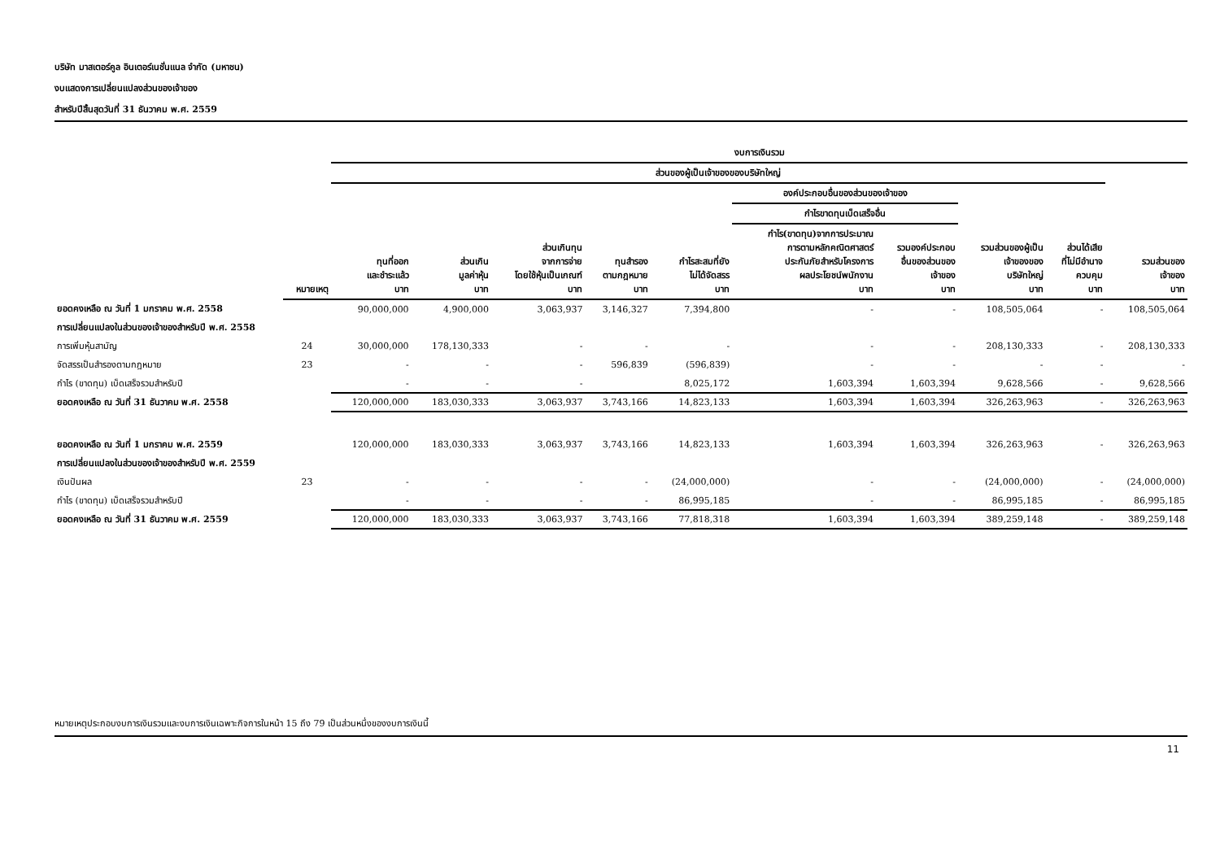บริษัท มาสเตอร์คูล อินเตอร์เนชั่นแนล จำกัด (มหาชน)
งบแสดงการเปลี่ยนแปลงส่วนของเจ้าของ
สำหรับปีสิ้นสุดวันที่ 31 ธันวาคม พ.ศ. 2559
| | | งบการเงินรวม | | | | | | | | | |
| --- | --- | --- | --- | --- | --- | --- | --- | --- | --- | --- | --- |
| | | ส่วนของผู้เป็นเจ้าของของบริษัทใหญ่ | | | | | | | | | |
| | | | | | | | องค์ประกอบอื่นของส่วนของเจ้าของ | | | | |
| | | | | | | | กำไรขาดทุนเบ็ดเสร็จอื่น | | | | |
| | หมายเหตุ | ทุนที่ออก และชำระแล้ว บาท | ส่วนเกิน มูลค่าหุ้น บาท | ส่วนเกินทุน จากการจ่าย โดยใช้หุ้นเป็นเกณฑ์ บาท | ทุนสำรอง ตามกฎหมาย บาท | กำไรสะสมที่ยัง ไม่ได้จัดสรร บาท | กำไร(ขาดทุน)จากการประมาณ การตามหลักคณิตศาสตร์ ประกันภัยสำหรับโครงการ ผลประโยชน์พนักงาน บาท | รวมองค์ประกอบ อื่นของส่วนของ เจ้าของ บาท | รวมส่วนของผู้เป็น เจ้าของของ บริษัทใหญ่ บาท | ส่วนได้เสีย ที่ไม่มีอำนาจ ควบคุม บาท | รวมส่วนของ เจ้าของ บาท |
| ยอดคงเหลือ ณ วันที่ 1 มกราคม พ.ศ. 2558 | | 90,000,000 | 4,900,000 | 3,063,937 | 3,146,327 | 7,394,800 | - | - | 108,505,064 | - | 108,505,064 |
| การเปลี่ยนแปลงในส่วนของเจ้าของสำหรับปี พ.ศ. 2558 | | | | | | | | | | | |
| การเพิ่มหุ้นสามัญ | 24 | 30,000,000 | 178,130,333 | - | - | - | - | - | 208,130,333 | - | 208,130,333 |
| จัดสรรเป็นสำรองตามกฎหมาย | 23 | - | - | - | 596,839 | (596,839) | - | - | - | - | - |
| กำไร (ขาดทุน) เบ็ดเสร็จรวมสำหรับปี | | - | - | - | | 8,025,172 | 1,603,394 | 1,603,394 | 9,628,566 | - | 9,628,566 |
| ยอดคงเหลือ ณ วันที่ 31 ธันวาคม พ.ศ. 2558 | | 120,000,000 | 183,030,333 | 3,063,937 | 3,743,166 | 14,823,133 | 1,603,394 | 1,603,394 | 326,263,963 | - | 326,263,963 |
| ยอดคงเหลือ ณ วันที่ 1 มกราคม พ.ศ. 2559 | | 120,000,000 | 183,030,333 | 3,063,937 | 3,743,166 | 14,823,133 | 1,603,394 | 1,603,394 | 326,263,963 | - | 326,263,963 |
| การเปลี่ยนแปลงในส่วนของเจ้าของสำหรับปี พ.ศ. 2559 | | | | | | | | | | | |
| เงินปันผล | 23 | - | - | - | - | (24,000,000) | - | - | (24,000,000) | - | (24,000,000) |
| กำไร (ขาดทุน) เบ็ดเสร็จรวมสำหรับปี | | - | - | - | - | 86,995,185 | - | - | 86,995,185 | - | 86,995,185 |
| ยอดคงเหลือ ณ วันที่ 31 ธันวาคม พ.ศ. 2559 | | 120,000,000 | 183,030,333 | 3,063,937 | 3,743,166 | 77,818,318 | 1,603,394 | 1,603,394 | 389,259,148 | - | 389,259,148 |
หมายเหตุประกอบงบการเงินรวมและงบการเงินเฉพาะกิจการในหน้า 15 ถึง 79 เป็นส่วนหนึ่งของงบการเงินนี้
11